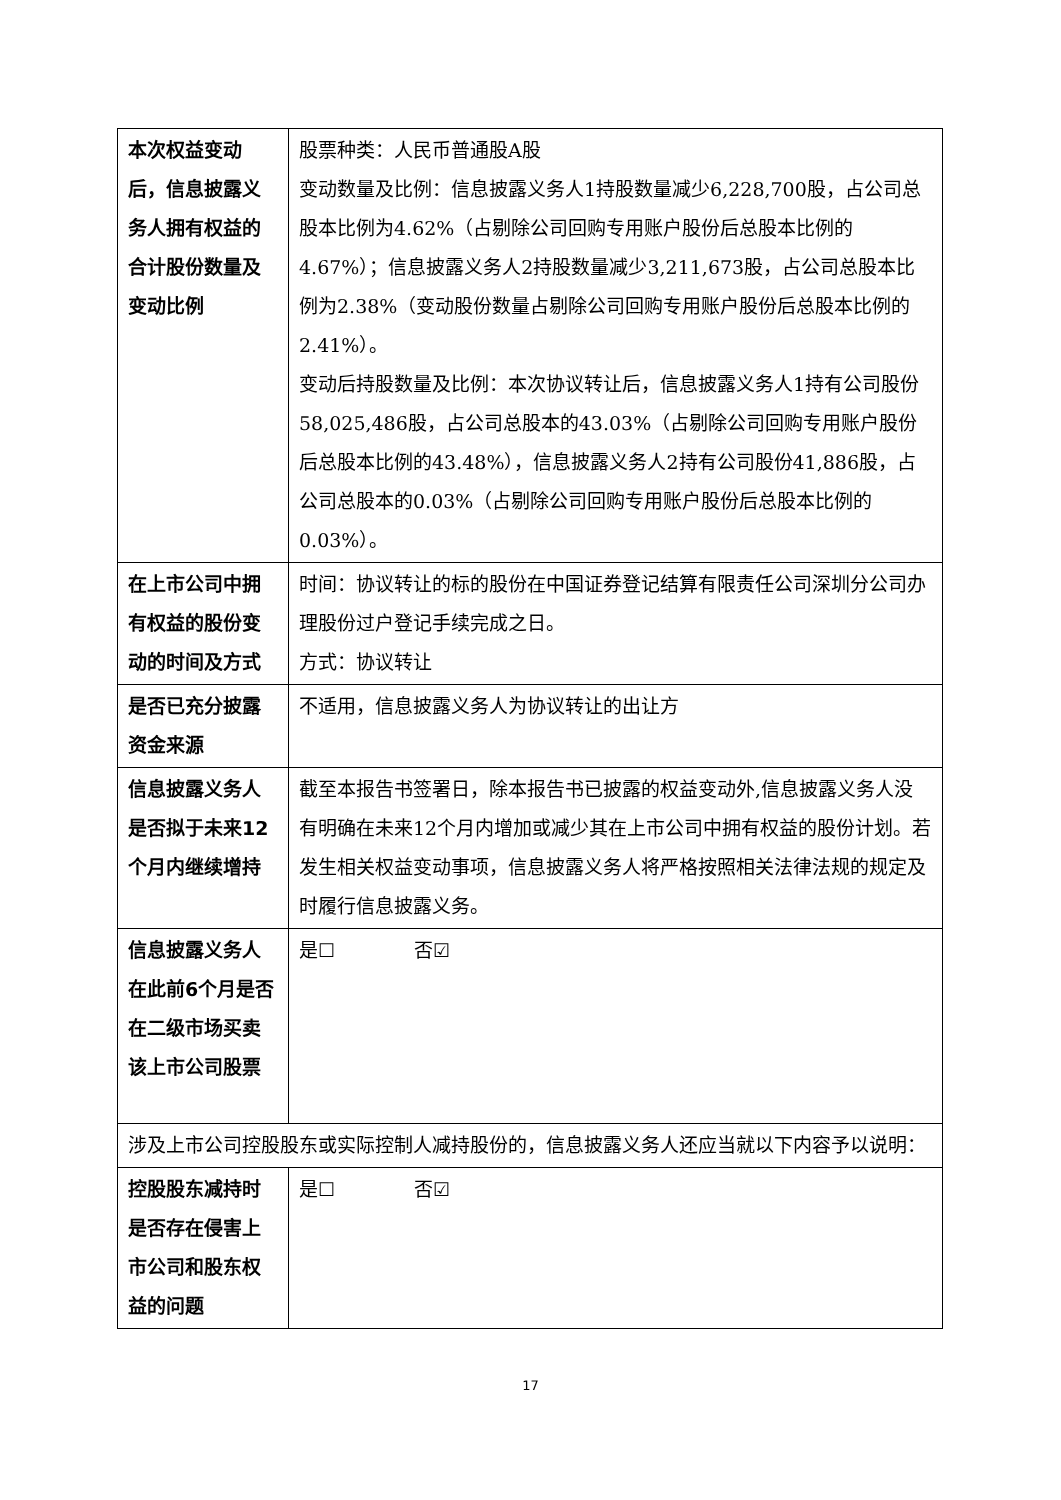| 本次权益变动后，信息披露义务人拥有权益的合计股份数量及变动比例 | 股票种类：人民币普通股A股 变动数量及比例：信息披露义务人1持股数量减少6,228,700股，占公司总股本比例为4.62%（占剔除公司回购专用账户股份后总股本比例的4.67%）；信息披露义务人2持股数量减少3,211,673股，占公司总股本比例为2.38%（变动股份数量占剔除公司回购专用账户股份后总股本比例的2.41%）。 变动后持股数量及比例：本次协议转让后，信息披露义务人1持有公司股份58,025,486股，占公司总股本的43.03%（占剔除公司回购专用账户股份后总股本比例的43.48%），信息披露义务人2持有公司股份41,886股，占公司总股本的0.03%（占剔除公司回购专用账户股份后总股本比例的0.03%）。 |
| 在上市公司中拥有权益的股份变动的时间及方式 | 时间：协议转让的标的股份在中国证券登记结算有限责任公司深圳分公司办理股份过户登记手续完成之日。 方式：协议转让 |
| 是否已充分披露资金来源 | 不适用，信息披露义务人为协议转让的出让方 |
| 信息披露义务人是否拟于未来12个月内继续增持 | 截至本报告书签署日，除本报告书已披露的权益变动外,信息披露义务人没有明确在未来12个月内增加或减少其在上市公司中拥有权益的股份计划。若发生相关权益变动事项，信息披露义务人将严格按照相关法律法规的规定及时履行信息披露义务。 |
| 信息披露义务人在此前6个月是否在二级市场买卖该上市公司股票 | 是☐ 否☑ |
| 涉及上市公司控股股东或实际控制人减持股份的，信息披露义务人还应当就以下内容予以说明： | |
| 控股股东减持时是否存在侵害上市公司和股东权益的问题 | 是☐ 否☑ |
17